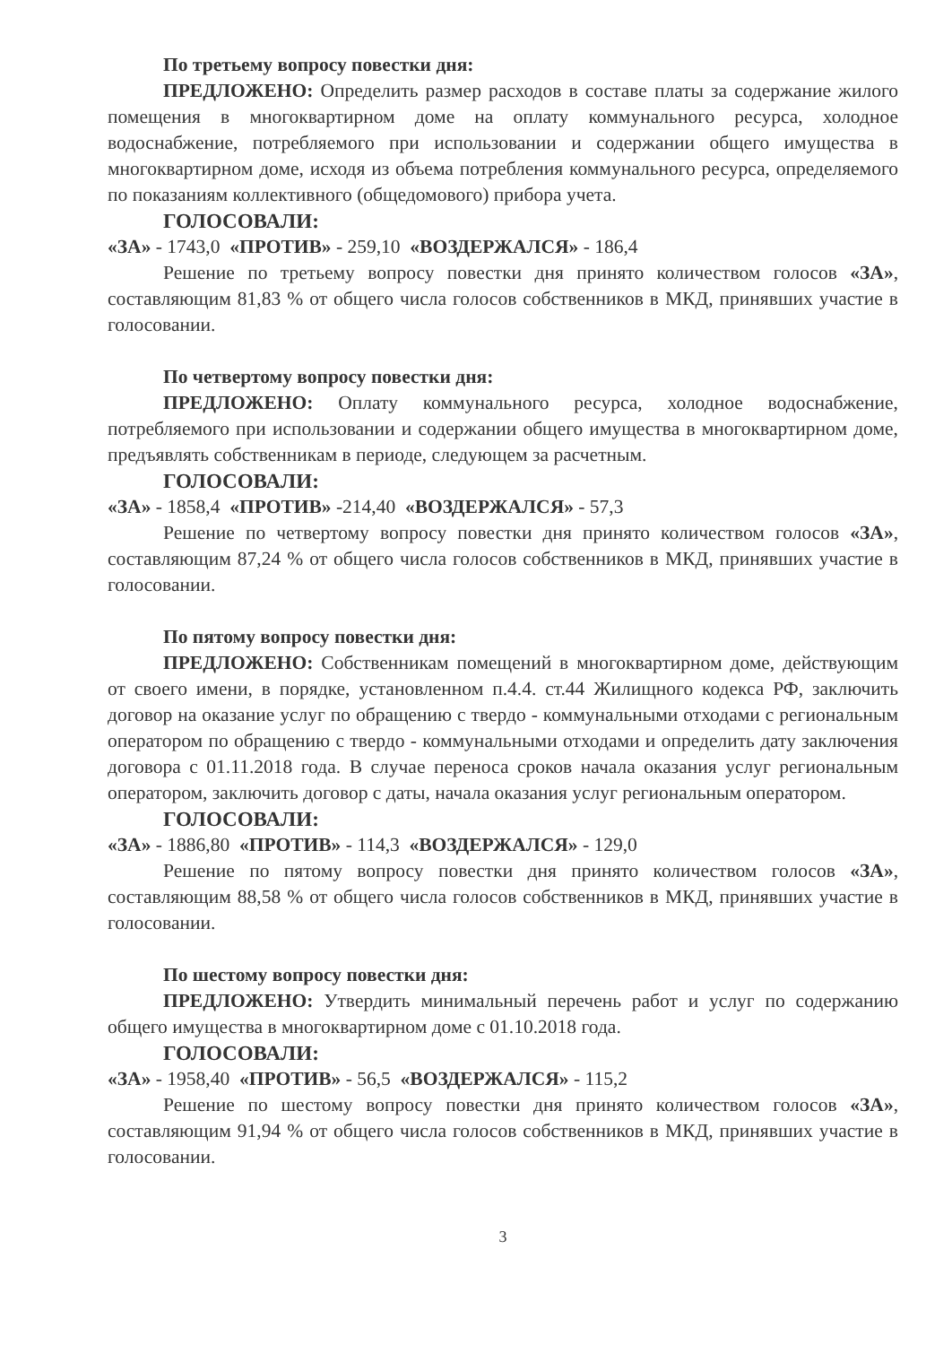По третьему вопросу повестки дня:
ПРЕДЛОЖЕНО: Определить размер расходов в составе платы за содержание жилого помещения в многоквартирном доме на оплату коммунального ресурса, холодное водоснабжение, потребляемого при использовании и содержании общего имущества в многоквартирном доме, исходя из объема потребления коммунального ресурса, определяемого по показаниям коллективного (общедомового) прибора учета.
ГОЛОСОВАЛИ:
«ЗА» - 1743,0 «ПРОТИВ» - 259,10 «ВОЗДЕРЖАЛСЯ» - 186,4
Решение по третьему вопросу повестки дня принято количеством голосов «ЗА», составляющим 81,83 % от общего числа голосов собственников в МКД, принявших участие в голосовании.
По четвертому вопросу повестки дня:
ПРЕДЛОЖЕНО: Оплату коммунального ресурса, холодное водоснабжение, потребляемого при использовании и содержании общего имущества в многоквартирном доме, предъявлять собственникам в периоде, следующем за расчетным.
ГОЛОСОВАЛИ:
«ЗА» - 1858,4 «ПРОТИВ» -214,40 «ВОЗДЕРЖАЛСЯ» - 57,3
Решение по четвертому вопросу повестки дня принято количеством голосов «ЗА», составляющим 87,24 % от общего числа голосов собственников в МКД, принявших участие в голосовании.
По пятому вопросу повестки дня:
ПРЕДЛОЖЕНО: Собственникам помещений в многоквартирном доме, действующим от своего имени, в порядке, установленном п.4.4. ст.44 Жилищного кодекса РФ, заключить договор на оказание услуг по обращению с твердо - коммунальными отходами с региональным оператором по обращению с твердо - коммунальными отходами и определить дату заключения договора с 01.11.2018 года. В случае переноса сроков начала оказания услуг региональным оператором, заключить договор с даты, начала оказания услуг региональным оператором.
ГОЛОСОВАЛИ:
«ЗА» - 1886,80 «ПРОТИВ» - 114,3 «ВОЗДЕРЖАЛСЯ» - 129,0
Решение по пятому вопросу повестки дня принято количеством голосов «ЗА», составляющим 88,58 % от общего числа голосов собственников в МКД, принявших участие в голосовании.
По шестому вопросу повестки дня:
ПРЕДЛОЖЕНО: Утвердить минимальный перечень работ и услуг по содержанию общего имущества в многоквартирном доме с 01.10.2018 года.
ГОЛОСОВАЛИ:
«ЗА» - 1958,40 «ПРОТИВ» - 56,5 «ВОЗДЕРЖАЛСЯ» - 115,2
Решение по шестому вопросу повестки дня принято количеством голосов «ЗА», составляющим 91,94 % от общего числа голосов собственников в МКД, принявших участие в голосовании.
3